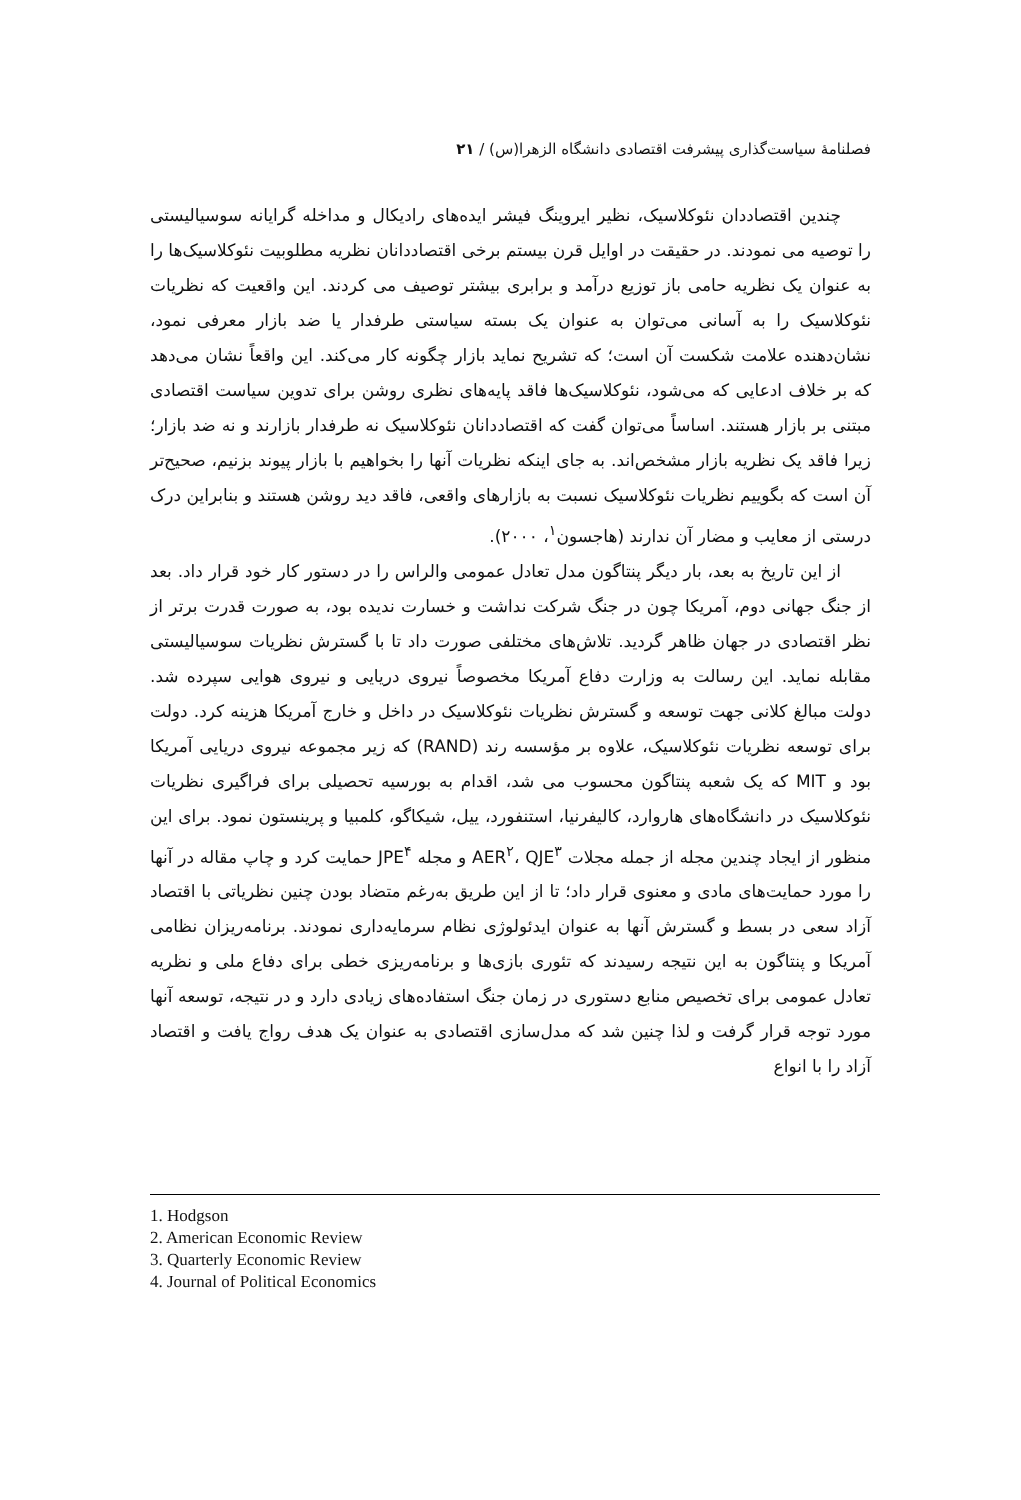فصلنامهٔ سیاست‌گذاری پیشرفت اقتصادی دانشگاه الزهرا(س) / ۲۱
چندین اقتصاددان نئوکلاسیک، نظیر ایروینگ فیشر ایده‌های رادیکال و مداخله گرایانه سوسیالیستی را توصیه می نمودند. در حقیقت در اوایل قرن بیستم برخی اقتصاددانان نظریه مطلوبیت نئوکلاسیک‌ها را به عنوان یک نظریه حامی باز توزیع درآمد و برابری بیشتر توصیف می کردند. این واقعیت که نظریات نئوکلاسیک را به آسانی می‌توان به عنوان یک بسته سیاستی طرفدار یا ضد بازار معرفی نمود، نشان‌دهنده علامت شکست آن است؛ که تشریح نماید بازار چگونه کار می‌کند. این واقعاً نشان می‌دهد که بر خلاف ادعایی که می‌شود، نئوکلاسیک‌ها فاقد پایه‌های نظری روشن برای تدوین سیاست اقتصادی مبتنی بر بازار هستند. اساساً می‌توان گفت که اقتصاددانان نئوکلاسیک نه طرفدار بازارند و نه ضد بازار؛ زیرا فاقد یک نظریه بازار مشخص‌اند. به جای اینکه نظریات آنها را بخواهیم با بازار پیوند بزنیم، صحیح‌تر آن است که بگوییم نظریات نئوکلاسیک نسبت به بازارهای واقعی، فاقد دید روشن هستند و بنابراین درک درستی از معایب و مضار آن ندارند (هاجسون<sup>۱</sup>، ۲۰۰۰).
از این تاریخ به بعد، بار دیگر پنتاگون مدل تعادل عمومی والراس را در دستور کار خود قرار داد. بعد از جنگ جهانی دوم، آمریکا چون در جنگ شرکت نداشت و خسارت ندیده بود، به صورت قدرت برتر از نظر اقتصادی در جهان ظاهر گردید. تلاش‌های مختلفی صورت داد تا با گسترش نظریات سوسیالیستی مقابله نماید. این رسالت به وزارت دفاع آمریکا مخصوصاً نیروی دریایی و نیروی هوایی سپرده شد. دولت مبالغ کلانی جهت توسعه و گسترش نظریات نئوکلاسیک در داخل و خارج آمریکا هزینه کرد. دولت برای توسعه نظریات نئوکلاسیک، علاوه بر مؤسسه رند (RAND) که زیر مجموعه نیروی دریایی آمریکا بود و MIT که یک شعبه پنتاگون محسوب می شد، اقدام به بورسیه تحصیلی برای فراگیری نظریات نئوکلاسیک در دانشگاه‌های هاروارد، کالیفرنیا، استنفورد، ییل، شیکاگو، کلمبیا و پرینستون نمود. برای این منظور از ایجاد چندین مجله از جمله مجلات AER<sup>۲</sup>، QJE<sup>۳</sup> و مجله JPE<sup>۴</sup> حمایت کرد و چاپ مقاله در آنها را مورد حمایت‌های مادی و معنوی قرار داد؛ تا از این طریق به‌رغم متضاد بودن چنین نظریاتی با اقتصاد آزاد سعی در بسط و گسترش آنها به عنوان ایدئولوژی نظام سرمایه‌داری نمودند. برنامه‌ریزان نظامی آمریکا و پنتاگون به این نتیجه رسیدند که تئوری بازی‌ها و برنامه‌ریزی خطی برای دفاع ملی و نظریه تعادل عمومی برای تخصیص منابع دستوری در زمان جنگ استفاده‌های زیادی دارد و در نتیجه، توسعه آنها مورد توجه قرار گرفت و لذا چنین شد که مدل‌سازی اقتصادی به عنوان یک هدف رواج یافت و اقتصاد آزاد را با انواع
1. Hodgson
2. American Economic Review
3. Quarterly Economic Review
4. Journal of Political Economics